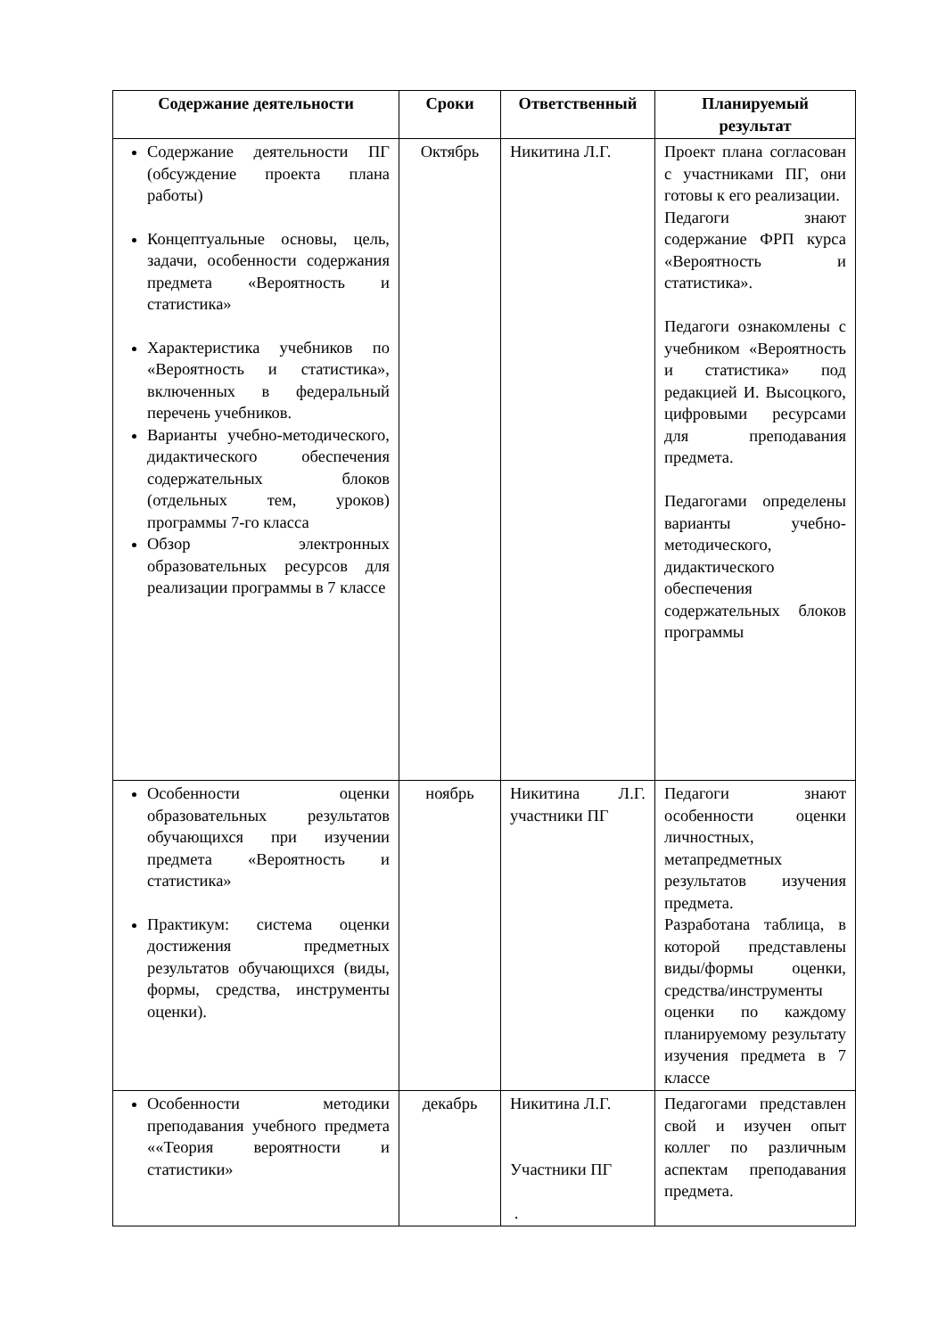| Содержание деятельности | Сроки | Ответственный | Планируемый результат |
| --- | --- | --- | --- |
| Содержание деятельности ПГ (обсуждение проекта плана работы) Концептуальные основы, цель, задачи, особенности содержания предмета «Вероятность и статистика» Характеристика учебников по «Вероятность и статистика», включенных в федеральный перечень учебников. Варианты учебно-методического, дидактического обеспечения содержательных блоков (отдельных тем, уроков) программы 7-го класса Обзор электронных образовательных ресурсов для реализации программы в 7 классе | Октябрь | Никитина Л.Г. | Проект плана согласован с участниками ПГ, они готовы к его реализации. Педагоги знают содержание ФРП курса «Вероятность и статистика». Педагоги ознакомлены с учебником «Вероятность и статистика» под редакцией И. Высоцкого, цифровыми ресурсами для преподавания предмета. Педагогами определены варианты учебно-методического, дидактического обеспечения содержательных блоков программы |
| Особенности оценки образовательных результатов обучающихся при изучении предмета «Вероятность и статистика» Практикум: система оценки достижения предметных результатов обучающихся (виды, формы, средства, инструменты оценки). | ноябрь | Никитина Л.Г. участники ПГ | Педагоги знают особенности оценки личностных, метапредметных результатов изучения предмета. Разработана таблица, в которой представлены виды/формы оценки, средства/инструменты оценки по каждому планируемому результату изучения предмета в 7 классе |
| Особенности методики преподавания учебного предмета ««Теория вероятности и статистики» | декабрь | Никитина Л.Г. Участники ПГ . | Педагогами представлен свой и изучен опыт коллег по различным аспектам преподавания предмета. |